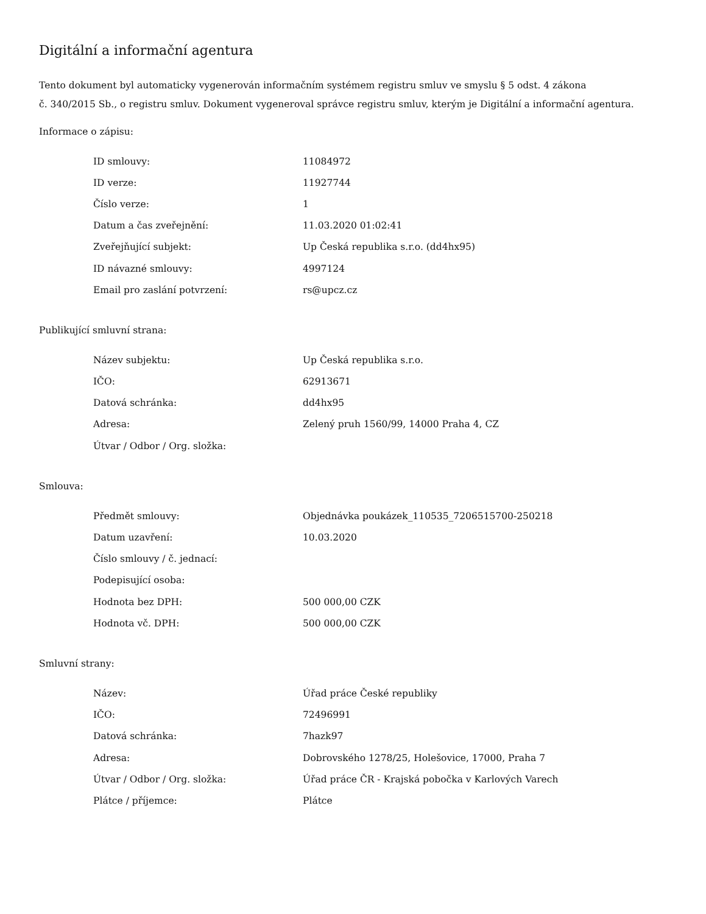Digitální a informační agentura
Tento dokument byl automaticky vygenerován informačním systémem registru smluv ve smyslu § 5 odst. 4 zákona
č. 340/2015 Sb., o registru smluv. Dokument vygeneroval správce registru smluv, kterým je Digitální a informační agentura.
Informace o zápisu:
| ID smlouvy: | 11084972 |
| ID verze: | 11927744 |
| Číslo verze: | 1 |
| Datum a čas zveřejnění: | 11.03.2020 01:02:41 |
| Zveřejňující subjekt: | Up Česká republika s.r.o. (dd4hx95) |
| ID návazné smlouvy: | 4997124 |
| Email pro zaslání potvrzení: | rs@upcz.cz |
Publikující smluvní strana:
| Název subjektu: | Up Česká republika s.r.o. |
| IČO: | 62913671 |
| Datová schránka: | dd4hx95 |
| Adresa: | Zelený pruh 1560/99, 14000 Praha 4, CZ |
| Útvar / Odbor / Org. složka: | |
Smlouva:
| Předmět smlouvy: | Objednávka poukázek_110535_7206515700-250218 |
| Datum uzavření: | 10.03.2020 |
| Číslo smlouvy / č. jednací: | |
| Podepisující osoba: | |
| Hodnota bez DPH: | 500 000,00 CZK |
| Hodnota vč. DPH: | 500 000,00 CZK |
Smluvní strany:
| Název: | Úřad práce České republiky |
| IČO: | 72496991 |
| Datová schránka: | 7hazk97 |
| Adresa: | Dobrovského 1278/25, Holešovice, 17000, Praha 7 |
| Útvar / Odbor / Org. složka: | Úřad práce ČR - Krajská pobočka v Karlových Varech |
| Plátce / příjemce: | Plátce |